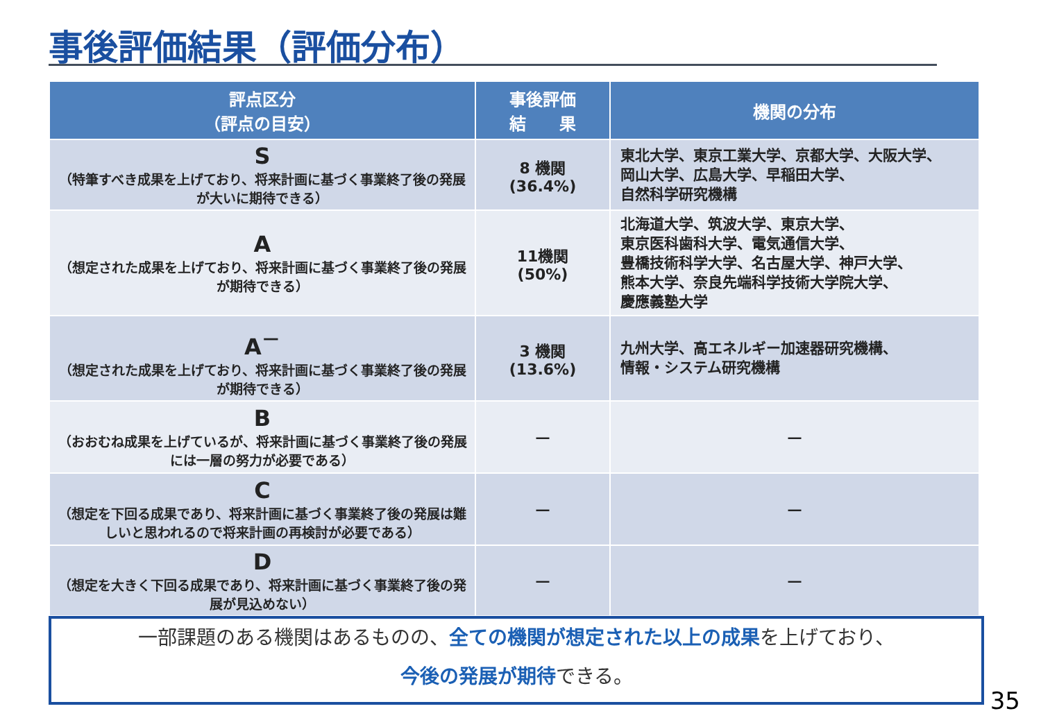事後評価結果（評価分布）
| 評点区分 （評点の目安） | 事後評価 結 果 | 機関の分布 |
| --- | --- | --- |
| S （特筆すべき成果を上げており、将来計画に基づく事業終了後の発展が大いに期待できる） | 8 機関 (36.4%) | 東北大学、東京工業大学、京都大学、大阪大学、 岡山大学、広島大学、早稲田大学、 自然科学研究機構 |
| A （想定された成果を上げており、将来計画に基づく事業終了後の発展が期待できる） | 11機関 (50%) | 北海道大学、筑波大学、東京大学、 東京医科歯科大学、電気通信大学、 豊橋技術科学大学、名古屋大学、神戸大学、 熊本大学、奈良先端科学技術大学院大学、 慶應義塾大学 |
| A<sup>－</sup> （想定された成果を上げており、将来計画に基づく事業終了後の発展が期待できる） | 3 機関 (13.6%) | 九州大学、高エネルギー加速器研究機構、 情報・システム研究機構 |
| B （おおむね成果を上げているが、将来計画に基づく事業終了後の発展には一層の努力が必要である） | ― | ― |
| C （想定を下回る成果であり、将来計画に基づく事業終了後の発展は難しいと思われるので将来計画の再検討が必要である） | ― | ― |
| D （想定を大きく下回る成果であり、将来計画に基づく事業終了後の発展が見込めない） | ― | ― |
一部課題のある機関はあるものの、全ての機関が想定された以上の成果を上げており、
今後の発展が期待できる。
35